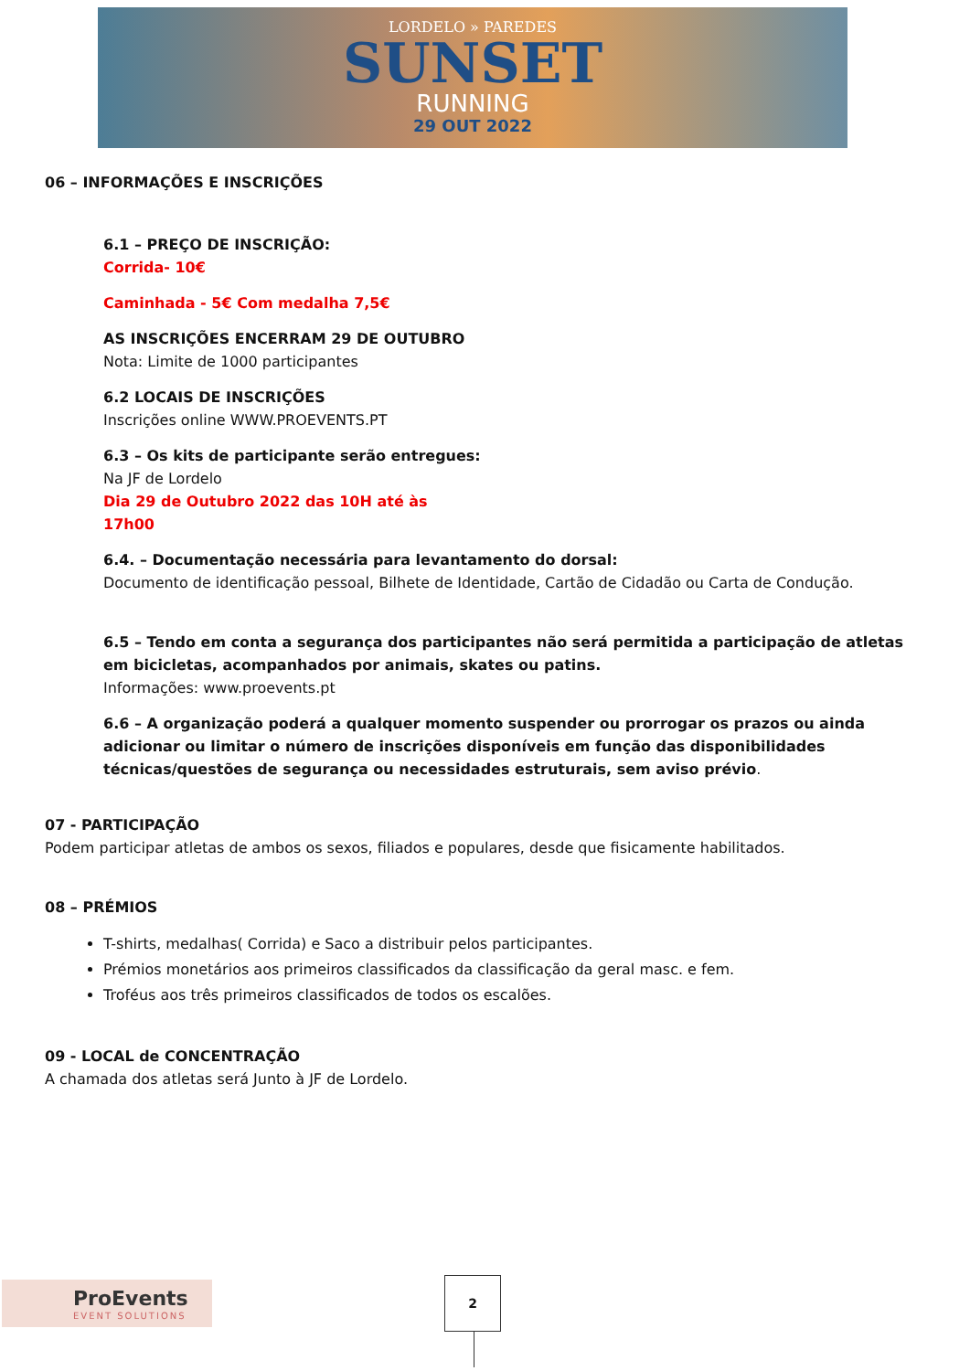LORDELO » PAREDES
SUNSET
RUNNING
29 OUT 2022
06 – INFORMAÇÕES E INSCRIÇÕES
6.1 – PREÇO DE INSCRIÇÃO:
Corrida- 10€
Caminhada - 5€ Com medalha 7,5€
AS INSCRIÇÕES ENCERRAM 29 DE OUTUBRO
Nota: Limite de 1000 participantes
6.2 LOCAIS DE INSCRIÇÕES
Inscrições online WWW.PROEVENTS.PT
6.3 – Os kits de participante serão entregues:
Na JF de Lordelo
Dia 29 de Outubro 2022 das 10H até às
17h00
6.4. – Documentação necessária para levantamento do dorsal:
Documento de identificação pessoal, Bilhete de Identidade, Cartão de Cidadão ou Carta de Condução.
6.5 – Tendo em conta a segurança dos participantes não será permitida a participação de atletas em bicicletas, acompanhados por animais, skates ou patins.
Informações: www.proevents.pt
6.6 – A organização poderá a qualquer momento suspender ou prorrogar os prazos ou ainda adicionar ou limitar o número de inscrições disponíveis em função das disponibilidades técnicas/questões de segurança ou necessidades estruturais, sem aviso prévio.
07 - PARTICIPAÇÃO
Podem participar atletas de ambos os sexos, filiados e populares, desde que fisicamente habilitados.
08 – PRÉMIOS
T-shirts, medalhas( Corrida) e Saco a distribuir pelos participantes.
Prémios monetários aos primeiros classificados da classificação da geral masc. e fem.
Troféus aos três primeiros classificados de todos os escalões.
09 - LOCAL de CONCENTRAÇÃO
A chamada dos atletas será Junto à JF de Lordelo.
ProEvents
EVENT SOLUTIONS
2